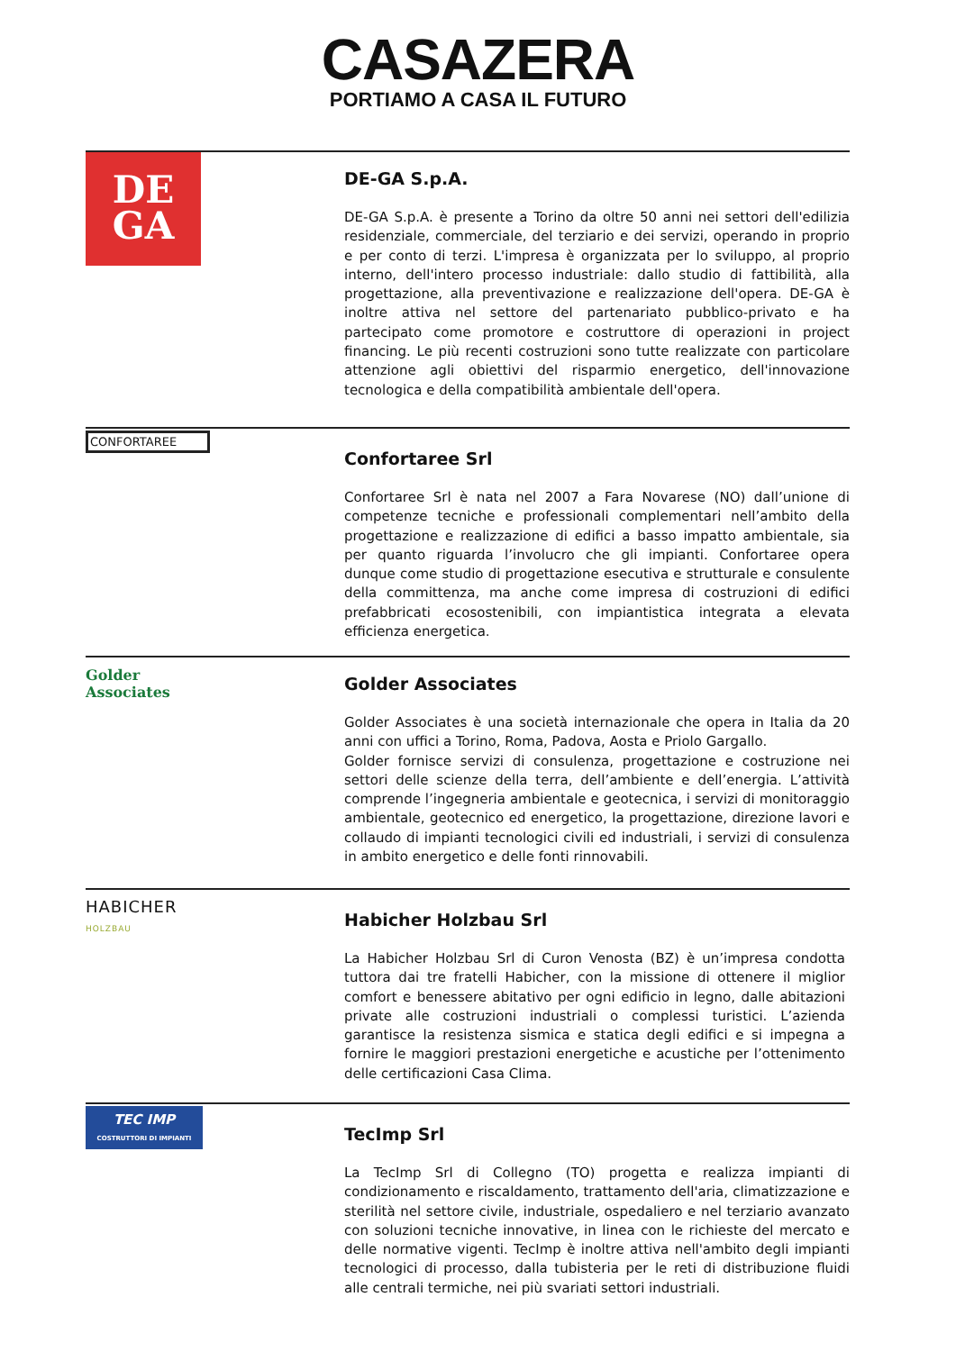CASAZERA
PORTIAMO A CASA IL FUTURO
DE
GA
DE-GA S.p.A.
DE-GA S.p.A. è presente a Torino da oltre 50 anni nei settori dell'edilizia residenziale, commerciale, del terziario e dei servizi, operando in proprio e per conto di terzi. L'impresa è organizzata per lo sviluppo, al proprio interno, dell'intero processo industriale: dallo studio di fattibilità, alla progettazione, alla preventivazione e realizzazione dell'opera. DE-GA è inoltre attiva nel settore del partenariato pubblico-privato e ha partecipato come promotore e costruttore di operazioni in project financing. Le più recenti costruzioni sono tutte realizzate con particolare attenzione agli obiettivi del risparmio energetico, dell'innovazione tecnologica e della compatibilità ambientale dell'opera.
CONFORTAREE
Confortaree Srl
Confortaree Srl è nata nel 2007 a Fara Novarese (NO) dall’unione di competenze tecniche e professionali complementari nell’ambito della progettazione e realizzazione di edifici a basso impatto ambientale, sia per quanto riguarda l’involucro che gli impianti. Confortaree opera dunque come studio di progettazione esecutiva e strutturale e consulente della committenza, ma anche come impresa di costruzioni di edifici prefabbricati ecosostenibili, con impiantistica integrata a elevata efficienza energetica.
Golder
Associates
Golder Associates
Golder Associates è una società internazionale che opera in Italia da 20 anni con uffici a Torino, Roma, Padova, Aosta e Priolo Gargallo.
Golder fornisce servizi di consulenza, progettazione e costruzione nei settori delle scienze della terra, dell’ambiente e dell’energia. L’attività comprende l’ingegneria ambientale e geotecnica, i servizi di monitoraggio ambientale, geotecnico ed energetico, la progettazione, direzione lavori e collaudo di impianti tecnologici civili ed industriali, i servizi di consulenza in ambito energetico e delle fonti rinnovabili.
HABICHER
HOLZBAU
Habicher Holzbau Srl
La Habicher Holzbau Srl di Curon Venosta (BZ) è un’impresa condotta tuttora dai tre fratelli Habicher, con la missione di ottenere il miglior comfort e benessere abitativo per ogni edificio in legno, dalle abitazioni private alle costruzioni industriali o complessi turistici. L’azienda garantisce la resistenza sismica e statica degli edifici e si impegna a fornire le maggiori prestazioni energetiche e acustiche per l’ottenimento delle certificazioni Casa Clima.
TEC IMP
COSTRUTTORI DI IMPIANTI
TecImp Srl
La TecImp Srl di Collegno (TO) progetta e realizza impianti di condizionamento e riscaldamento, trattamento dell'aria, climatizzazione e sterilità nel settore civile, industriale, ospedaliero e nel terziario avanzato con soluzioni tecniche innovative, in linea con le richieste del mercato e delle normative vigenti. TecImp è inoltre attiva nell'ambito degli impianti tecnologici di processo, dalla tubisteria per le reti di distribuzione fluidi alle centrali termiche, nei più svariati settori industriali.